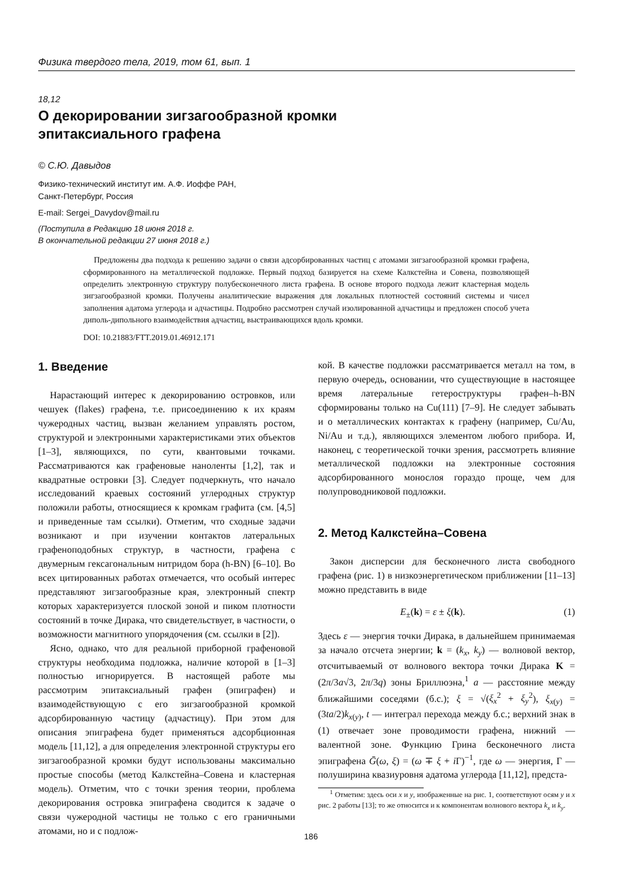Физика твердого тела, 2019, том 61, вып. 1
18,12
О декорировании зигзагообразной кромки
эпитаксиального графена
© С.Ю. Давыдов
Физико-технический институт им. А.Ф. Иоффе РАН,
Санкт-Петербург, Россия
E-mail: Sergei_Davydov@mail.ru
(Поступила в Редакцию 18 июня 2018 г.
В окончательной редакции 27 июня 2018 г.)
Предложены два подхода к решению задачи о связи адсорбированных частиц с атомами зигзагообразной кромки графена, сформированного на металлической подложке. Первый подход базируется на схеме Калкстейна и Совена, позволяющей определить электронную структуру полубесконечного листа графена. В основе второго подхода лежит кластерная модель зигзагообразной кромки. Получены аналитические выражения для локальных плотностей состояний системы и чисел заполнения адатома углерода и адчастицы. Подробно рассмотрен случай изолированной адчастицы и предложен способ учета диполь-дипольного взаимодействия адчастиц, выстраивающихся вдоль кромки.
DOI: 10.21883/FTT.2019.01.46912.171
1. Введение
Нарастающий интерес к декорированию островков, или чешуек (flakes) графена, т.е. присоединению к их краям чужеродных частиц, вызван желанием управлять ростом, структурой и электронными характеристиками этих объектов [1–3], являющихся, по сути, квантовыми точками. Рассматриваются как графеновые наноленты [1,2], так и квадратные островки [3]. Следует подчеркнуть, что начало исследований краевых состояний углеродных структур положили работы, относящиеся к кромкам графита (см. [4,5] и приведенные там ссылки). Отметим, что сходные задачи возникают и при изучении контактов латеральных графеноподобных структур, в частности, графена с двумерным гексагональным нитридом бора (h-BN) [6–10]. Во всех цитированных работах отмечается, что особый интерес представляют зигзагообразные края, электронный спектр которых характеризуется плоской зоной и пиком плотности состояний в точке Дирака, что свидетельствует, в частности, о возможности магнитного упорядочения (см. ссылки в [2]).
Ясно, однако, что для реальной приборной графеновой структуры необходима подложка, наличие которой в [1–3] полностью игнорируется. В настоящей работе мы рассмотрим эпитаксиальный графен (эпиграфен) и взаимодействующую с его зигзагообразной кромкой адсорбированную частицу (адчастицу). При этом для описания эпиграфена будет применяться адсорбционная модель [11,12], а для определения электронной структуры его зигзагообразной кромки будут использованы максимально простые способы (метод Калкстейна–Совена и кластерная модель). Отметим, что с точки зрения теории, проблема декорирования островка эпиграфена сводится к задаче о связи чужеродной частицы не только с его граничными атомами, но и с подлож-
кой. В качестве подложки рассматривается металл на том, в первую очередь, основании, что существующие в настоящее время латеральные гетероструктуры графен–h-BN сформированы только на Cu(111) [7–9]. Не следует забывать и о металлических контактах к графену (например, Cu/Au, Ni/Au и т.д.), являющихся элементом любого прибора. И, наконец, с теоретической точки зрения, рассмотреть влияние металлической подложки на электронные состояния адсорбированного монослоя гораздо проще, чем для полупроводниковой подложки.
2. Метод Калкстейна–Совена
Закон дисперсии для бесконечного листа свободного графена (рис. 1) в низкоэнергетическом приближении [11–13] можно представить в виде
E<sub>±</sub>(k) = ε ± ξ(k). (1)
Здесь ε — энергия точки Дирака, в дальнейшем принимаемая за начало отсчета энергии; k = (k<sub>x</sub>, k<sub>y</sub>) — волновой вектор, отсчитываемый от волнового вектора точки Дирака K = (2π/3a√3, 2π/3q) зоны Бриллюэна,<sup>1</sup> a — расстояние между ближайшими соседями (б.с.); ξ = √(ξ<sub>x</sub><sup>2</sup> + ξ<sub>y</sub><sup>2</sup>), ξ<sub>x(y)</sub> = (3ta/2)k<sub>x(y)</sub>, t — интеграл перехода между б.с.; верхний знак в (1) отвечает зоне проводимости графена, нижний — валентной зоне. Функцию Грина бесконечного листа эпиграфена Ḡ(ω, ξ) = (ω ∓ ξ + i Γ)<sup>−1</sup>, где ω — энергия, Γ — полуширина квазиуровня адатома углерода [11,12], предста-
<sup>1</sup> Отметим: здесь оси x и y, изображенные на рис. 1, соответствуют осям y и x рис. 2 работы [13]; то же относится и к компонентам волнового вектора k<sub>x</sub> и k<sub>y</sub>.
186